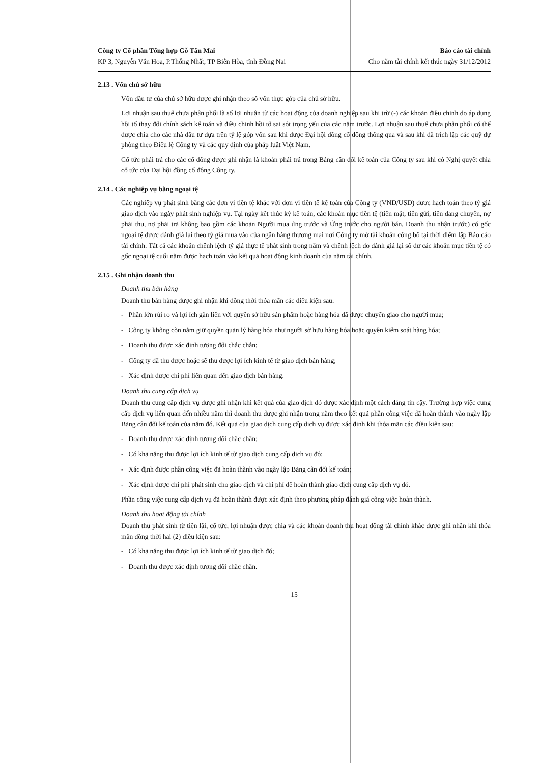Công ty Cổ phần Tổng hợp Gỗ Tân Mai
KP 3, Nguyễn Văn Hoa, P.Thống Nhất, TP Biên Hòa, tỉnh Đồng Nai
Báo cáo tài chính
Cho năm tài chính kết thúc ngày 31/12/2012
2.13 . Vốn chủ sở hữu
Vốn đầu tư của chủ sở hữu được ghi nhận theo số vốn thực góp của chủ sở hữu.
Lợi nhuận sau thuế chưa phân phối là số lợi nhuận từ các hoạt động của doanh nghiệp sau khi trừ (-) các khoản điều chỉnh do áp dụng hồi tố thay đổi chính sách kế toán và điều chỉnh hồi tố sai sót trọng yếu của các năm trước. Lợi nhuận sau thuế chưa phân phối có thể được chia cho các nhà đầu tư dựa trên tỷ lệ góp vốn sau khi được Đại hội đồng cổ đông thông qua và sau khi đã trích lập các quỹ dự phòng theo Điều lệ Công ty và các quy định của pháp luật Việt Nam.
Cổ tức phải trả cho các cổ đông được ghi nhận là khoản phải trả trong Bảng cân đối kế toán của Công ty sau khi có Nghị quyết chia cổ tức của Đại hội đồng cổ đông Công ty.
2.14 . Các nghiệp vụ bằng ngoại tệ
Các nghiệp vụ phát sinh bằng các đơn vị tiền tệ khác với đơn vị tiền tệ kế toán của Công ty (VND/USD) được hạch toán theo tỷ giá giao dịch vào ngày phát sinh nghiệp vụ. Tại ngày kết thúc kỳ kế toán, các khoản mục tiền tệ (tiền mặt, tiền gửi, tiền đang chuyển, nợ phải thu, nợ phải trả không bao gồm các khoản Người mua ứng trước và Ứng trước cho người bán, Doanh thu nhận trước) có gốc ngoại tệ được đánh giá lại theo tỷ giá mua vào của ngân hàng thương mại nơi Công ty mở tài khoản công bố tại thời điểm lập Báo cáo tài chính. Tất cả các khoản chênh lệch tỷ giá thực tế phát sinh trong năm và chênh lệch do đánh giá lại số dư các khoản mục tiền tệ có gốc ngoại tệ cuối năm được hạch toán vào kết quả hoạt động kinh doanh của năm tài chính.
2.15 . Ghi nhận doanh thu
Doanh thu bán hàng
Doanh thu bán hàng được ghi nhận khi đồng thời thỏa mãn các điều kiện sau:
- Phần lớn rủi ro và lợi ích gắn liền với quyền sở hữu sản phẩm hoặc hàng hóa đã được chuyển giao cho người mua;
- Công ty không còn nắm giữ quyền quản lý hàng hóa như người sở hữu hàng hóa hoặc quyền kiểm soát hàng hóa;
- Doanh thu được xác định tương đối chắc chắn;
- Công ty đã thu được hoặc sẽ thu được lợi ích kinh tế từ giao dịch bán hàng;
- Xác định được chi phí liên quan đến giao dịch bán hàng.
Doanh thu cung cấp dịch vụ
Doanh thu cung cấp dịch vụ được ghi nhận khi kết quả của giao dịch đó được xác định một cách đáng tin cậy. Trường hợp việc cung cấp dịch vụ liên quan đến nhiều năm thì doanh thu được ghi nhận trong năm theo kết quả phần công việc đã hoàn thành vào ngày lập Bảng cân đối kế toán của năm đó. Kết quả của giao dịch cung cấp dịch vụ được xác định khi thỏa mãn các điều kiện sau:
- Doanh thu được xác định tương đối chắc chắn;
- Có khả năng thu được lợi ích kinh tế từ giao dịch cung cấp dịch vụ đó;
- Xác định được phần công việc đã hoàn thành vào ngày lập Bảng cân đối kế toán;
- Xác định được chi phí phát sinh cho giao dịch và chi phí để hoàn thành giao dịch cung cấp dịch vụ đó.
Phần công việc cung cấp dịch vụ đã hoàn thành được xác định theo phương pháp đánh giá công việc hoàn thành.
Doanh thu hoạt động tài chính
Doanh thu phát sinh từ tiền lãi, cổ tức, lợi nhuận được chia và các khoản doanh thu hoạt động tài chính khác được ghi nhận khi thỏa mãn đồng thời hai (2) điều kiện sau:
- Có khả năng thu được lợi ích kinh tế từ giao dịch đó;
- Doanh thu được xác định tương đối chắc chắn.
15